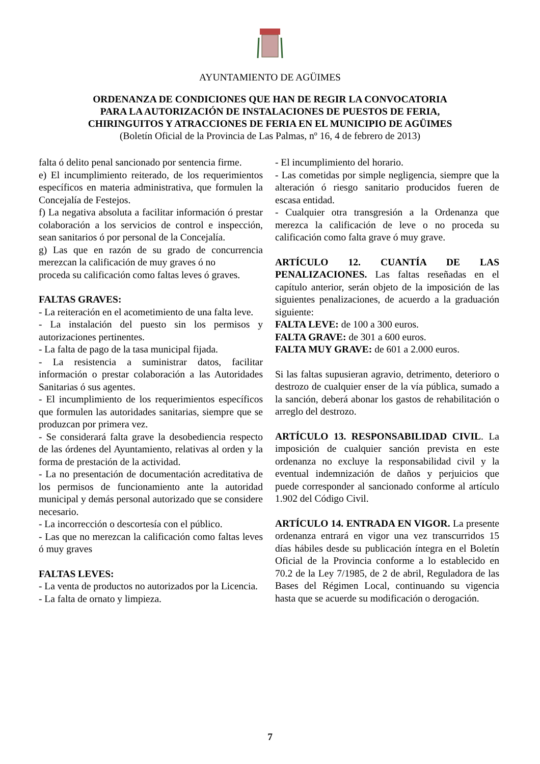AYUNTAMIENTO DE AGÜIMES
ORDENANZA DE CONDICIONES QUE HAN DE REGIR LA CONVOCATORIA
PARA LA AUTORIZACIÓN DE INSTALACIONES DE PUESTOS DE FERIA,
CHIRINGUITOS Y ATRACCIONES DE FERIA EN EL MUNICIPIO DE AGÜIMES
(Boletín Oficial de la Provincia de Las Palmas, nº 16, 4 de febrero de 2013)
falta ó delito penal sancionado por sentencia firme.
e) El incumplimiento reiterado, de los requerimientos específicos en materia administrativa, que formulen la Concejalía de Festejos.
f) La negativa absoluta a facilitar información ó prestar colaboración a los servicios de control e inspección, sean sanitarios ó por personal de la Concejalía.
g) Las que en razón de su grado de concurrencia merezcan la calificación de muy graves ó no
proceda su calificación como faltas leves ó graves.
FALTAS GRAVES:
- La reiteración en el acometimiento de una falta leve.
- La instalación del puesto sin los permisos y autorizaciones pertinentes.
- La falta de pago de la tasa municipal fijada.
- La resistencia a suministrar datos, facilitar información o prestar colaboración a las Autoridades Sanitarias ó sus agentes.
- El incumplimiento de los requerimientos específicos que formulen las autoridades sanitarias, siempre que se produzcan por primera vez.
- Se considerará falta grave la desobediencia respecto de las órdenes del Ayuntamiento, relativas al orden y la forma de prestación de la actividad.
- La no presentación de documentación acreditativa de los permisos de funcionamiento ante la autoridad municipal y demás personal autorizado que se considere necesario.
- La incorrección o descortesía con el público.
- Las que no merezcan la calificación como faltas leves ó muy graves
FALTAS LEVES:
- La venta de productos no autorizados por la Licencia.
- La falta de ornato y limpieza.
- El incumplimiento del horario.
- Las cometidas por simple negligencia, siempre que la alteración ó riesgo sanitario producidos fueren de escasa entidad.
- Cualquier otra transgresión a la Ordenanza que merezca la calificación de leve o no proceda su calificación como falta grave ó muy grave.
ARTÍCULO 12. CUANTÍA DE LAS PENALIZACIONES. Las faltas reseñadas en el capítulo anterior, serán objeto de la imposición de las siguientes penalizaciones, de acuerdo a la graduación siguiente:
FALTA LEVE: de 100 a 300 euros.
FALTA GRAVE: de 301 a 600 euros.
FALTA MUY GRAVE: de 601 a 2.000 euros.
Si las faltas supusieran agravio, detrimento, deterioro o destrozo de cualquier enser de la vía pública, sumado a la sanción, deberá abonar los gastos de rehabilitación o arreglo del destrozo.
ARTÍCULO 13. RESPONSABILIDAD CIVIL. La imposición de cualquier sanción prevista en este ordenanza no excluye la responsabilidad civil y la eventual indemnización de daños y perjuicios que puede corresponder al sancionado conforme al artículo 1.902 del Código Civil.
ARTÍCULO 14. ENTRADA EN VIGOR. La presente ordenanza entrará en vigor una vez transcurridos 15 días hábiles desde su publicación íntegra en el Boletín Oficial de la Provincia conforme a lo establecido en 70.2 de la Ley 7/1985, de 2 de abril, Reguladora de las Bases del Régimen Local, continuando su vigencia hasta que se acuerde su modificación o derogación.
7